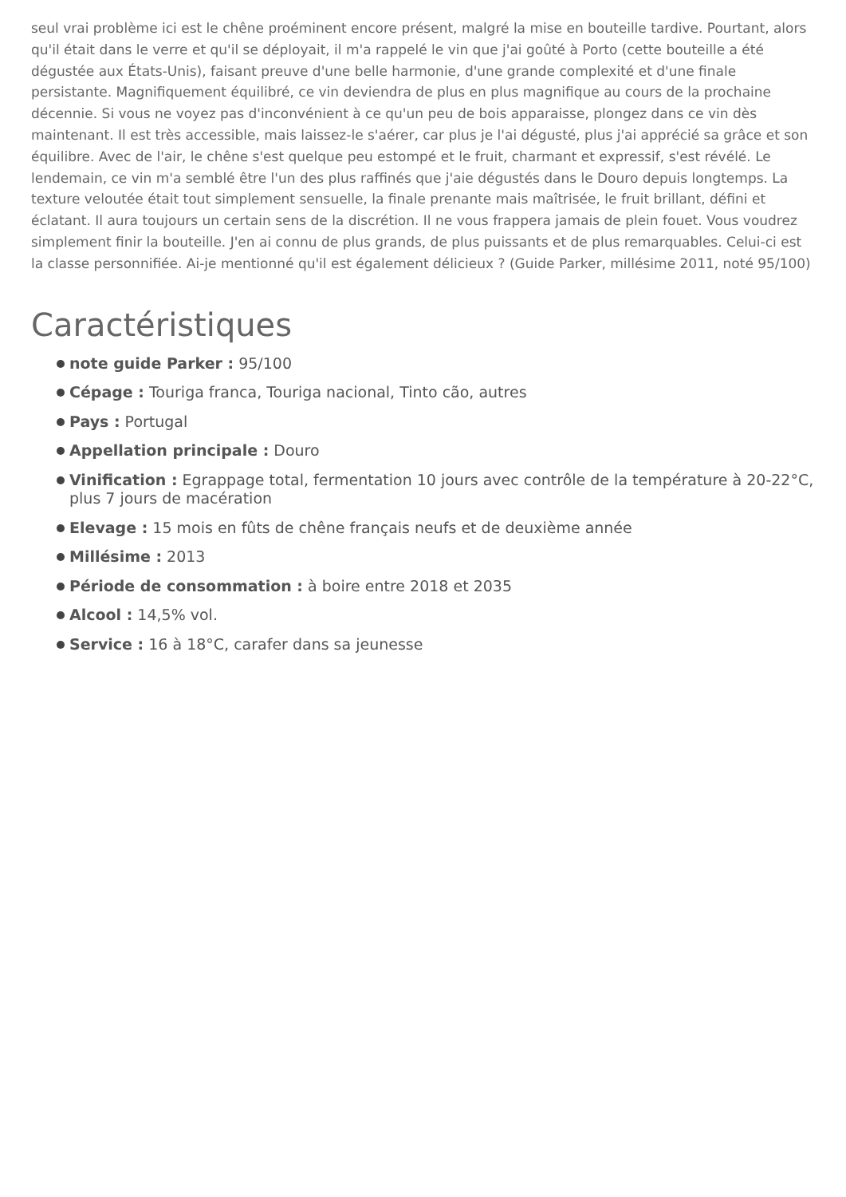seul vrai problème ici est le chêne proéminent encore présent, malgré la mise en bouteille tardive. Pourtant, alors qu'il était dans le verre et qu'il se déployait, il m'a rappelé le vin que j'ai goûté à Porto (cette bouteille a été dégustée aux États-Unis), faisant preuve d'une belle harmonie, d'une grande complexité et d'une finale persistante. Magnifiquement équilibré, ce vin deviendra de plus en plus magnifique au cours de la prochaine décennie. Si vous ne voyez pas d'inconvénient à ce qu'un peu de bois apparaisse, plongez dans ce vin dès maintenant. Il est très accessible, mais laissez-le s'aérer, car plus je l'ai dégusté, plus j'ai apprécié sa grâce et son équilibre. Avec de l'air, le chêne s'est quelque peu estompé et le fruit, charmant et expressif, s'est révélé. Le lendemain, ce vin m'a semblé être l'un des plus raffinés que j'aie dégustés dans le Douro depuis longtemps. La texture veloutée était tout simplement sensuelle, la finale prenante mais maîtrisée, le fruit brillant, défini et éclatant. Il aura toujours un certain sens de la discrétion. Il ne vous frappera jamais de plein fouet. Vous voudrez simplement finir la bouteille. J'en ai connu de plus grands, de plus puissants et de plus remarquables. Celui-ci est la classe personnifiée. Ai-je mentionné qu'il est également délicieux ? (Guide Parker, millésime 2011, noté 95/100)
Caractéristiques
note guide Parker : 95/100
Cépage : Touriga franca, Touriga nacional, Tinto cão, autres
Pays : Portugal
Appellation principale : Douro
Vinification : Egrappage total, fermentation 10 jours avec contrôle de la température à 20-22°C, plus 7 jours de macération
Elevage : 15 mois en fûts de chêne français neufs et de deuxième année
Millésime : 2013
Période de consommation : à boire entre 2018 et 2035
Alcool : 14,5% vol.
Service : 16 à 18°C, carafer dans sa jeunesse